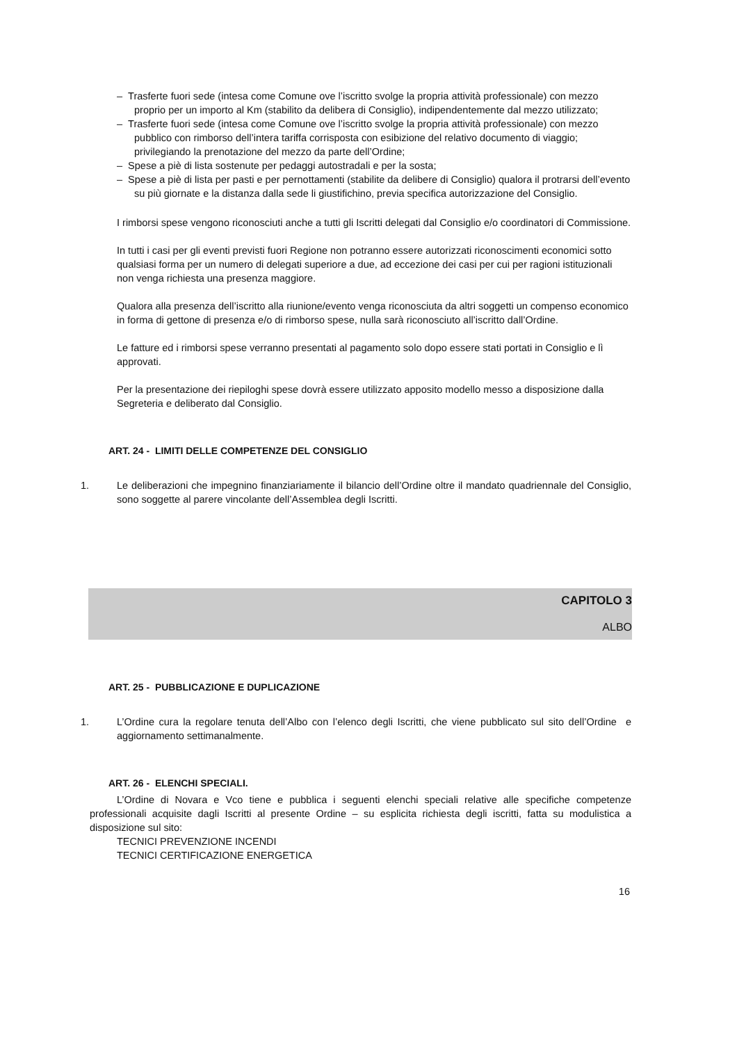– Trasferte fuori sede (intesa come Comune ove l’iscritto svolge la propria attività professionale) con mezzo proprio per un importo al Km (stabilito da delibera di Consiglio), indipendentemente dal mezzo utilizzato;
– Trasferte fuori sede (intesa come Comune ove l’iscritto svolge la propria attività professionale) con mezzo pubblico con rimborso dell’intera tariffa corrisposta con esibizione del relativo documento di viaggio; privilegiando la prenotazione del mezzo da parte dell’Ordine;
– Spese a piè di lista sostenute per pedaggi autostradali e per la sosta;
– Spese a piè di lista per pasti e per pernottamenti (stabilite da delibere di Consiglio) qualora il protrarsi dell’evento su più giornate e la distanza dalla sede li giustifichino, previa specifica autorizzazione del Consiglio.
I rimborsi spese vengono riconosciuti anche a tutti gli Iscritti delegati dal Consiglio e/o coordinatori di Commissione.
In tutti i casi per gli eventi previsti fuori Regione non potranno essere autorizzati riconoscimenti economici sotto qualsiasi forma per un numero di delegati superiore a due, ad eccezione dei casi per cui per ragioni istituzionali non venga richiesta una presenza maggiore.
Qualora alla presenza dell’iscritto alla riunione/evento venga riconosciuta da altri soggetti un compenso economico in forma di gettone di presenza e/o di rimborso spese, nulla sarà riconosciuto all’iscritto dall’Ordine.
Le fatture ed i rimborsi spese verranno presentati al pagamento solo dopo essere stati portati in Consiglio e lì approvati.
Per la presentazione dei riepiloghi spese dovrà essere utilizzato apposito modello messo a disposizione dalla Segreteria e deliberato dal Consiglio.
ART. 24 - LIMITI DELLE COMPETENZE DEL CONSIGLIO
1. Le deliberazioni che impegnino finanziariamente il bilancio dell’Ordine oltre il mandato quadriennale del Consiglio, sono soggette al parere vincolante dell’Assemblea degli Iscritti.
CAPITOLO 3
ALBO
ART. 25 - PUBBLICAZIONE E DUPLICAZIONE
1. L’Ordine cura la regolare tenuta dell’Albo con l’elenco degli Iscritti, che viene pubblicato sul sito dell’Ordine e aggiornamento settimanalmente.
ART. 26 - ELENCHI SPECIALI.
L’Ordine di Novara e Vco tiene e pubblica i seguenti elenchi speciali relative alle specifiche competenze professionali acquisite dagli Iscritti al presente Ordine – su esplicita richiesta degli iscritti, fatta su modulistica a disposizione sul sito:
TECNICI PREVENZIONE INCENDI
TECNICI CERTIFICAZIONE ENERGETICA
16